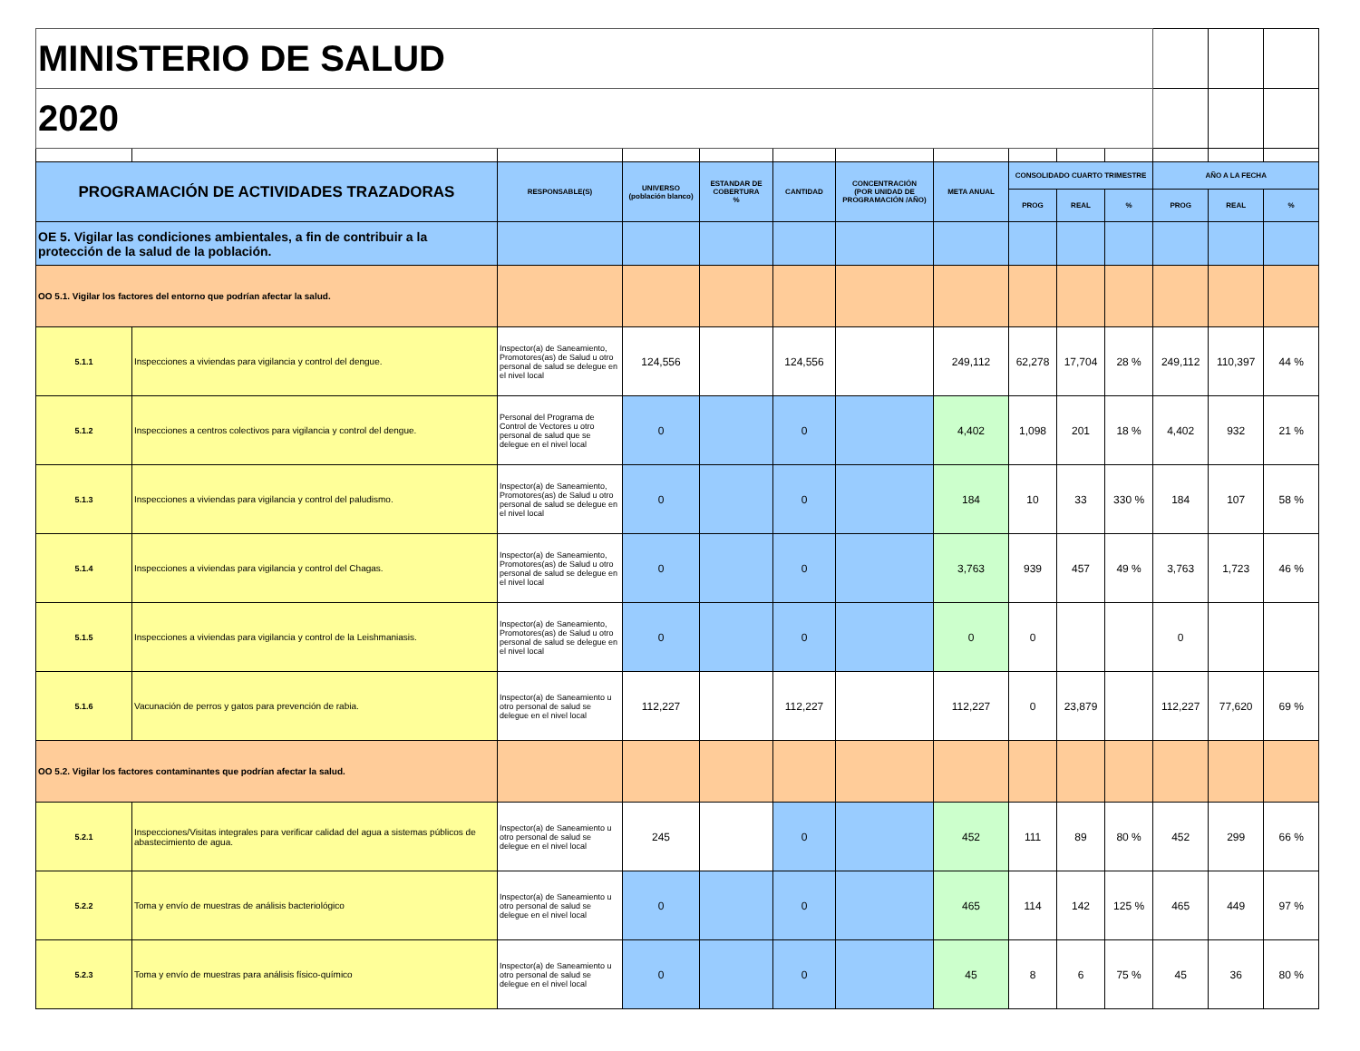| MINISTERIO DE SALUD | | | | | | | | | | | | | |
| 2020 | | | | | | | | | | | | | |
| PROGRAMACIÓN DE ACTIVIDADES TRAZADORAS | | RESPONSABLE(S) | UNIVERSO (población blanco) | ESTANDAR DE COBERTURA % | CANTIDAD | CONCENTRACIÓN (POR UNIDAD DE PROGRAMACIÓN /AÑO) | META ANUAL | CONSOLIDADO CUARTO TRIMESTRE | | | AÑO A LA FECHA | | |
| | | | | | | | | PROG | REAL | % | PROG | REAL | % |
| OE 5. Vigilar las condiciones ambientales, a fin de contribuir a la protección de la salud de la población. | | | | | | | | | | | | | |
| OO 5.1. Vigilar los factores del entorno que podrían afectar la salud. | | | | | | | | | | | | | |
| 5.1.1 | Inspecciones a viviendas para vigilancia y control del dengue. | Inspector(a) de Saneamiento, Promotores(as) de Salud u otro personal de salud se delegue en el nivel local | 124,556 | | 124,556 | | 249,112 | 62,278 | 17,704 | 28 % | 249,112 | 110,397 | 44 % |
| 5.1.2 | Inspecciones a centros colectivos para vigilancia y control del dengue. | Personal del Programa de Control de Vectores u otro personal de salud que se delegue en el nivel local | 0 | | 0 | | 4,402 | 1,098 | 201 | 18 % | 4,402 | 932 | 21 % |
| 5.1.3 | Inspecciones a viviendas para vigilancia y control del paludismo. | Inspector(a) de Saneamiento, Promotores(as) de Salud u otro personal de salud se delegue en el nivel local | 0 | | 0 | | 184 | 10 | 33 | 330 % | 184 | 107 | 58 % |
| 5.1.4 | Inspecciones a viviendas para vigilancia y control del Chagas. | Inspector(a) de Saneamiento, Promotores(as) de Salud u otro personal de salud se delegue en el nivel local | 0 | | 0 | | 3,763 | 939 | 457 | 49 % | 3,763 | 1,723 | 46 % |
| 5.1.5 | Inspecciones a viviendas para vigilancia y control de la Leishmaniasis. | Inspector(a) de Saneamiento, Promotores(as) de Salud u otro personal de salud se delegue en el nivel local | 0 | | 0 | | 0 | 0 | | | 0 | | |
| 5.1.6 | Vacunación de perros y gatos para prevención de rabia. | Inspector(a) de Saneamiento u otro personal de salud se delegue en el nivel local | 112,227 | | 112,227 | | 112,227 | 0 | 23,879 | | 112,227 | 77,620 | 69 % |
| OO 5.2. Vigilar los factores contaminantes que podrían afectar la salud. | | | | | | | | | | | | | |
| 5.2.1 | Inspecciones/Visitas integrales para verificar calidad del agua a sistemas públicos de abastecimiento de agua. | Inspector(a) de Saneamiento u otro personal de salud se delegue en el nivel local | 245 | | 0 | | 452 | 111 | 89 | 80 % | 452 | 299 | 66 % |
| 5.2.2 | Toma y envío de muestras de análisis bacteriológico | Inspector(a) de Saneamiento u otro personal de salud se delegue en el nivel local | 0 | | 0 | | 465 | 114 | 142 | 125 % | 465 | 449 | 97 % |
| 5.2.3 | Toma y envío de muestras para análisis físico-químico | Inspector(a) de Saneamiento u otro personal de salud se delegue en el nivel local | 0 | | 0 | | 45 | 8 | 6 | 75 % | 45 | 36 | 80 % |